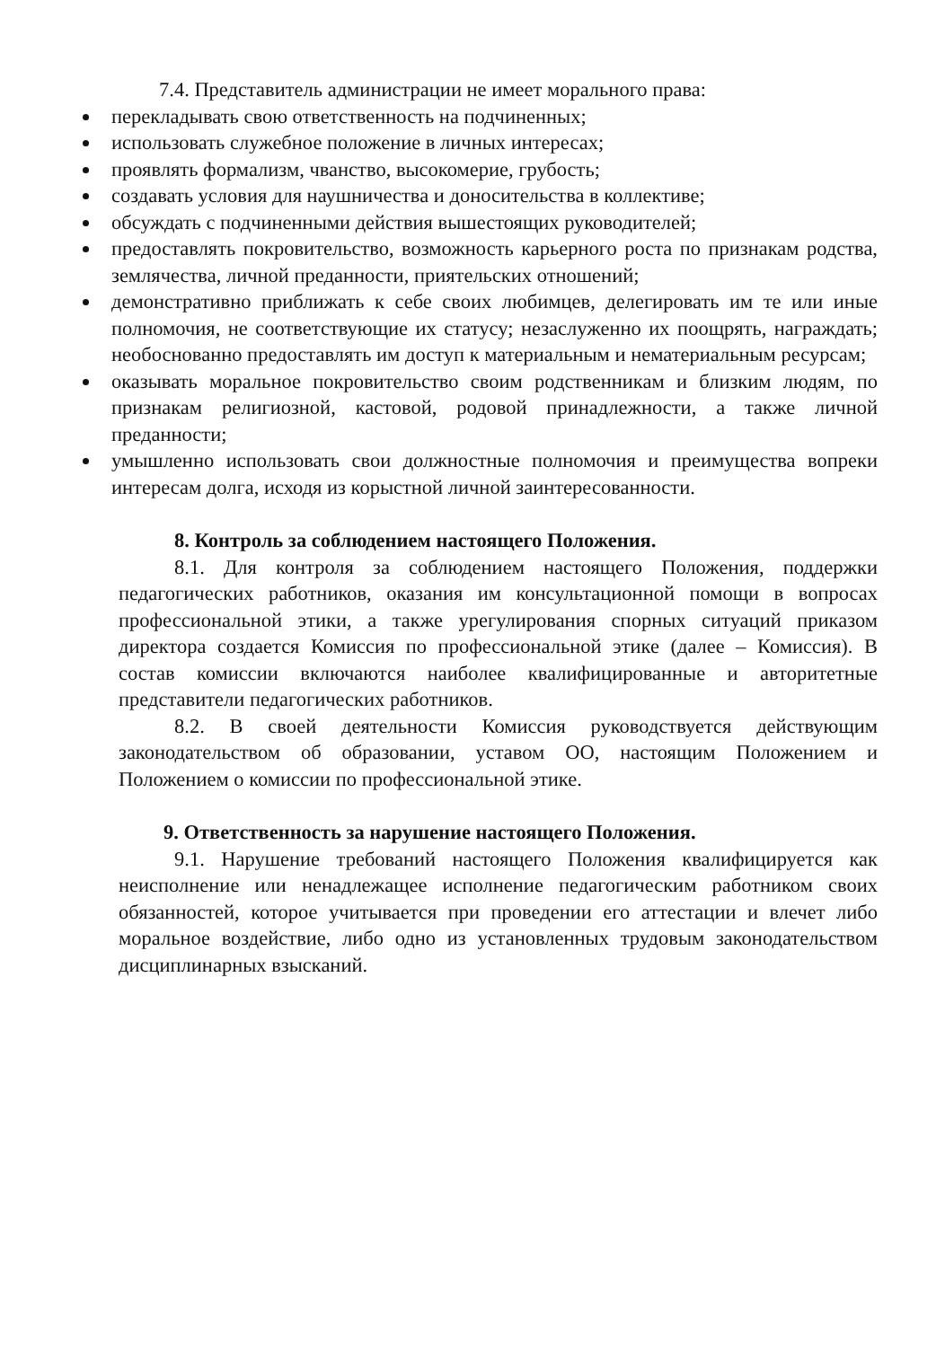7.4. Представитель администрации не имеет морального права:
перекладывать свою ответственность на подчиненных;
использовать служебное положение в личных интересах;
проявлять формализм, чванство, высокомерие, грубость;
создавать условия для наушничества и доносительства в коллективе;
обсуждать с подчиненными действия вышестоящих руководителей;
предоставлять покровительство, возможность карьерного роста по признакам родства, землячества, личной преданности, приятельских отношений;
демонстративно приближать к себе своих любимцев, делегировать им те или иные полномочия, не соответствующие их статусу; незаслуженно их поощрять, награждать; необоснованно предоставлять им доступ к материальным и нематериальным ресурсам;
оказывать моральное покровительство своим родственникам и близким людям, по признакам религиозной, кастовой, родовой принадлежности, а также личной преданности;
умышленно использовать свои должностные полномочия и преимущества вопреки интересам долга, исходя из корыстной личной заинтересованности.
8. Контроль за соблюдением настоящего Положения.
8.1. Для контроля за соблюдением настоящего Положения, поддержки педагогических работников, оказания им консультационной помощи в вопросах профессиональной этики, а также урегулирования спорных ситуаций приказом директора создается Комиссия по профессиональной этике (далее – Комиссия). В состав комиссии включаются наиболее квалифицированные и авторитетные представители педагогических работников.
8.2. В своей деятельности Комиссия руководствуется действующим законодательством об образовании, уставом ОО, настоящим Положением и Положением о комиссии по профессиональной этике.
9. Ответственность за нарушение настоящего Положения.
9.1. Нарушение требований настоящего Положения квалифицируется как неисполнение или ненадлежащее исполнение педагогическим работником своих обязанностей, которое учитывается при проведении его аттестации и влечет либо моральное воздействие, либо одно из установленных трудовым законодательством дисциплинарных взысканий.